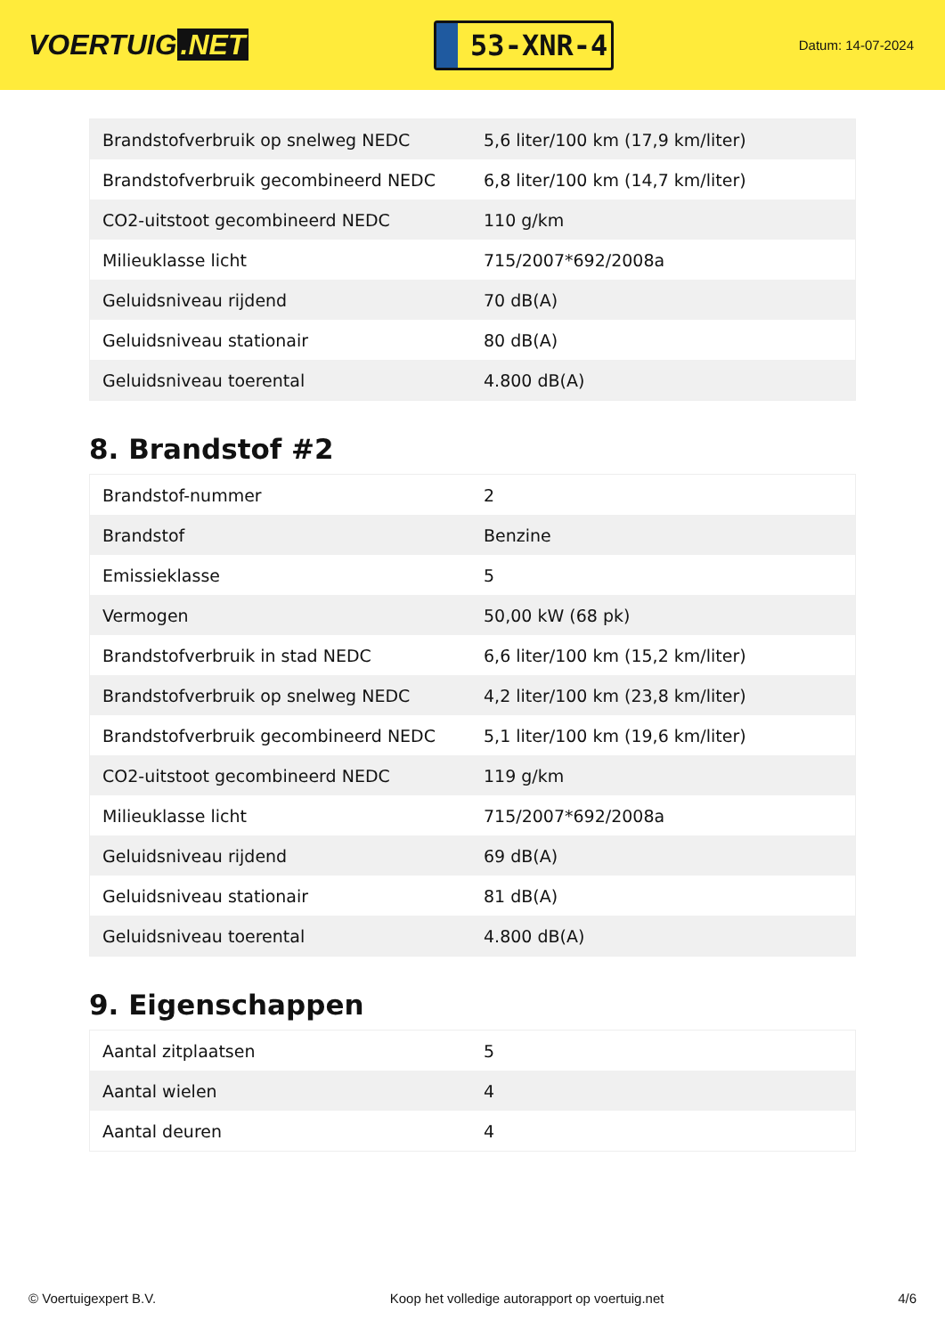VOERTUIG.NET
53-XNR-4
Datum: 14-07-2024
| Brandstofverbruik op snelweg NEDC | 5,6 liter/100 km (17,9 km/liter) |
| Brandstofverbruik gecombineerd NEDC | 6,8 liter/100 km (14,7 km/liter) |
| CO2-uitstoot gecombineerd NEDC | 110 g/km |
| Milieuklasse licht | 715/2007*692/2008a |
| Geluidsniveau rijdend | 70 dB(A) |
| Geluidsniveau stationair | 80 dB(A) |
| Geluidsniveau toerental | 4.800 dB(A) |
8. Brandstof #2
| Brandstof-nummer | 2 |
| Brandstof | Benzine |
| Emissieklasse | 5 |
| Vermogen | 50,00 kW (68 pk) |
| Brandstofverbruik in stad NEDC | 6,6 liter/100 km (15,2 km/liter) |
| Brandstofverbruik op snelweg NEDC | 4,2 liter/100 km (23,8 km/liter) |
| Brandstofverbruik gecombineerd NEDC | 5,1 liter/100 km (19,6 km/liter) |
| CO2-uitstoot gecombineerd NEDC | 119 g/km |
| Milieuklasse licht | 715/2007*692/2008a |
| Geluidsniveau rijdend | 69 dB(A) |
| Geluidsniveau stationair | 81 dB(A) |
| Geluidsniveau toerental | 4.800 dB(A) |
9. Eigenschappen
| Aantal zitplaatsen | 5 |
| Aantal wielen | 4 |
| Aantal deuren | 4 |
© Voertuigexpert B.V. Koop het volledige autorapport op voertuig.net 4/6